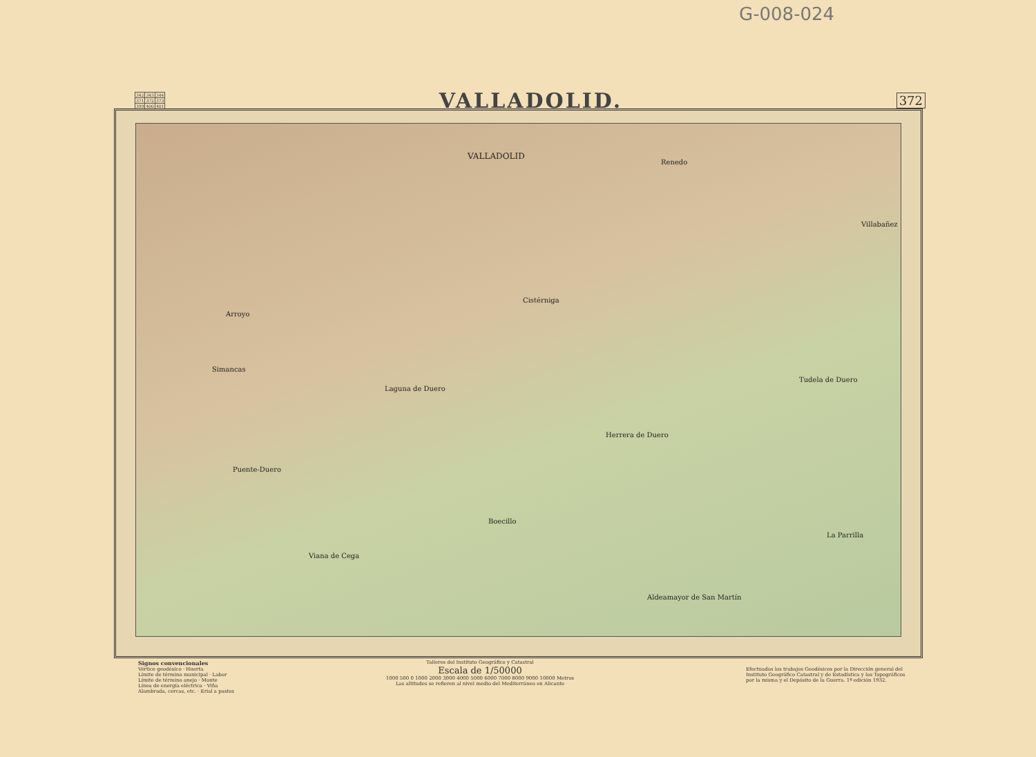G-008-024
| 342 | 343 | 344 |
| 371 | 372 | 373 |
| 399 | 400 | 401 |
VALLADOLID.
372
VALLADOLID
Renedo
Villabañez
Arroyo
Cistérniga
Simancas
Laguna de Duero
Tudela de Duero
Herrera de Duero
Puente-Duero
Boecillo
La Parrilla
Viana de Cega
Aldeamayor de San Martín
Signos convencionales
Vértice geodésico · Huerta
Límite de término municipal · Labor
Límite de término anejo · Monte
Línea de energía eléctrica · Viña
Alambrada, cercas, etc. · Erial a pastos
Talleres del Instituto Geográfico y Catastral
Escala de 1/50000
1000 500 0 1000 2000 3000 4000 5000 6000 7000 8000 9000 10000 Metros
Las altitudes se refieren al nivel medio del Mediterráneo en Alicante
Efectuados los trabajos Geodésicos por la Dirección general del Instituto Geográfico Catastral y de Estadística y los Topográficos por la misma y el Depósito de la Guerra. 1ª edición 1932.